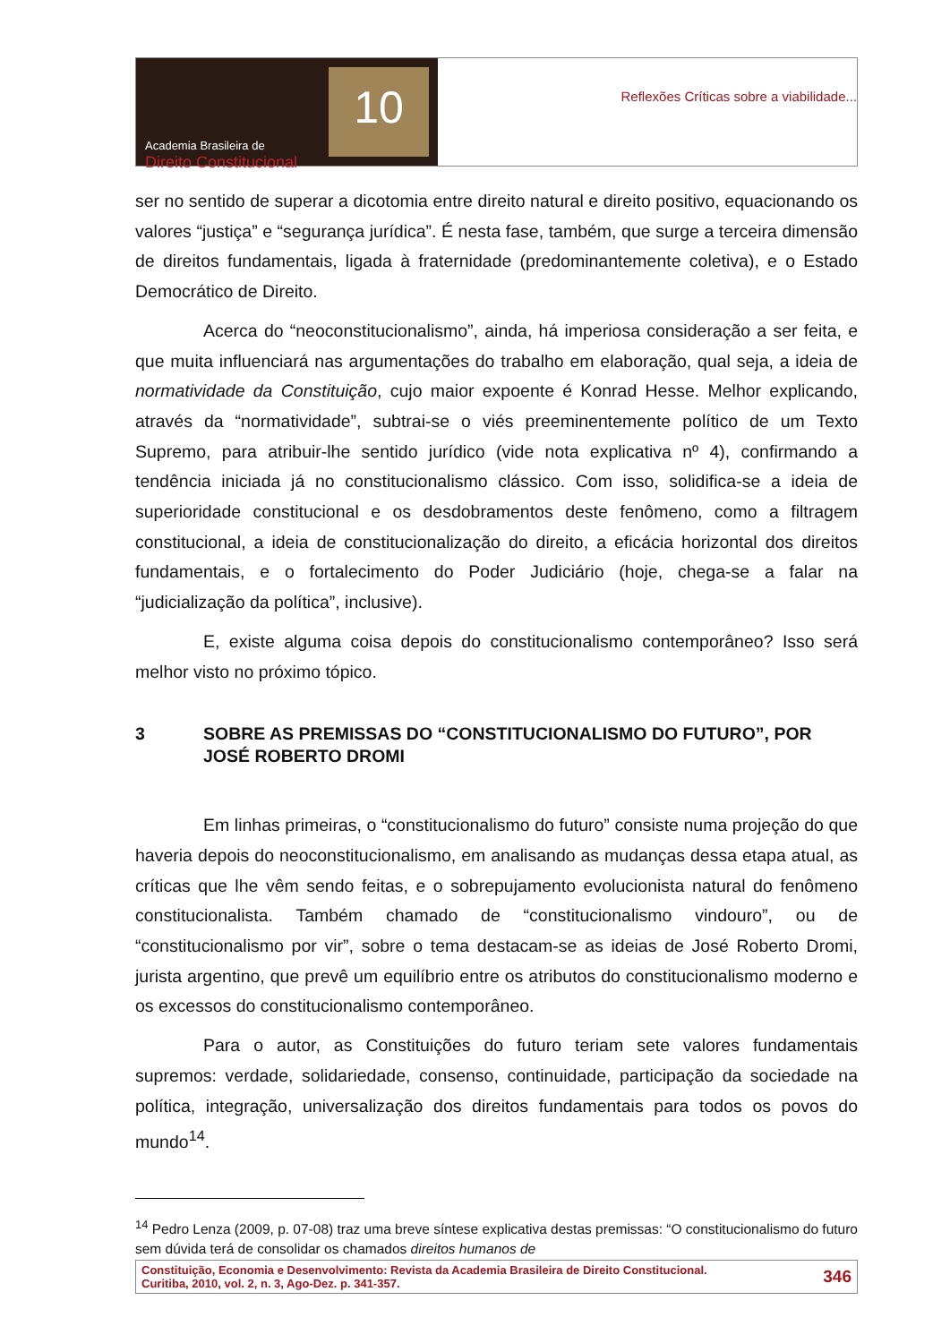Academia Brasileira de
Direito Constitucional
10
Reflexões Críticas sobre a viabilidade...
ser no sentido de superar a dicotomia entre direito natural e direito positivo, equacionando os valores “justiça” e “segurança jurídica”. É nesta fase, também, que surge a terceira dimensão de direitos fundamentais, ligada à fraternidade (predominantemente coletiva), e o Estado Democrático de Direito.
Acerca do “neoconstitucionalismo”, ainda, há imperiosa consideração a ser feita, e que muita influenciará nas argumentações do trabalho em elaboração, qual seja, a ideia de normatividade da Constituição, cujo maior expoente é Konrad Hesse. Melhor explicando, através da “normatividade”, subtrai-se o viés preeminentemente político de um Texto Supremo, para atribuir-lhe sentido jurídico (vide nota explicativa nº 4), confirmando a tendência iniciada já no constitucionalismo clássico. Com isso, solidifica-se a ideia de superioridade constitucional e os desdobramentos deste fenômeno, como a filtragem constitucional, a ideia de constitucionalização do direito, a eficácia horizontal dos direitos fundamentais, e o fortalecimento do Poder Judiciário (hoje, chega-se a falar na “judicialização da política”, inclusive).
E, existe alguma coisa depois do constitucionalismo contemporâneo? Isso será melhor visto no próximo tópico.
3 SOBRE AS PREMISSAS DO “CONSTITUCIONALISMO DO FUTURO”, POR JOSÉ ROBERTO DROMI
Em linhas primeiras, o “constitucionalismo do futuro” consiste numa projeção do que haveria depois do neoconstitucionalismo, em analisando as mudanças dessa etapa atual, as críticas que lhe vêm sendo feitas, e o sobrepujamento evolucionista natural do fenômeno constitucionalista. Também chamado de “constitucionalismo vindouro”, ou de “constitucionalismo por vir”, sobre o tema destacam-se as ideias de José Roberto Dromi, jurista argentino, que prevê um equilíbrio entre os atributos do constitucionalismo moderno e os excessos do constitucionalismo contemporâneo.
Para o autor, as Constituições do futuro teriam sete valores fundamentais supremos: verdade, solidariedade, consenso, continuidade, participação da sociedade na política, integração, universalização dos direitos fundamentais para todos os povos do mundo<sup>14</sup>.
<sup>14</sup> Pedro Lenza (2009, p. 07-08) traz uma breve síntese explicativa destas premissas: “O constitucionalismo do futuro sem dúvida terá de consolidar os chamados direitos humanos de
Constituição, Economia e Desenvolvimento: Revista da Academia Brasileira de Direito Constitucional.
Curitiba, 2010, vol. 2, n. 3, Ago-Dez. p. 341-357.
346